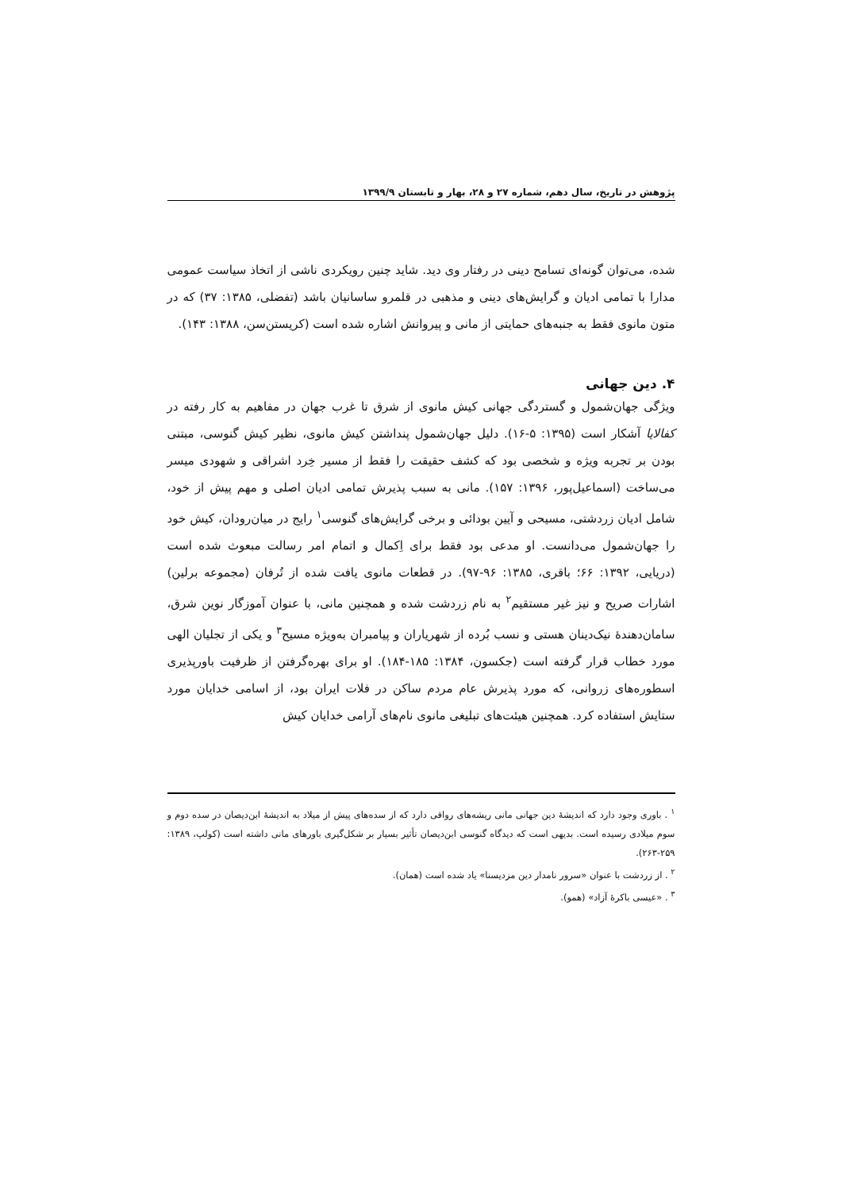پژوهش در تاریخ، سال دهم، شماره ۲۷ و ۲۸، بهار و تابستان ۱۳۹۹/۹
شده، می‌توان گونه‌ای تسامح دینی در رفتار وی دید. شاید چنین رویکردی ناشی از اتخاذ سیاست عمومی مدارا با تمامی ادیان و گرایش‌های دینی و مذهبی در قلمرو ساسانیان باشد (تفضلی، ۱۳۸۵: ۳۷) که در متون مانوی فقط به جنبه‌های حمایتی از مانی و پیروانش اشاره شده است (کریستن‌سن، ۱۳۸۸: ۱۴۳).
۴. دین جهانی
ویژگی جهان‌شمول و گستردگی جهانی کیش مانوی از شرق تا غرب جهان در مفاهیم به کار رفته در کفالایا آشکار است (۱۳۹۵: ۵-۱۶). دلیل جهان‌شمول پنداشتن کیش مانوی، نظیر کیش گنوسی، مبتنی بودن بر تجربه ویژه و شخصی بود که کشف حقیقت را فقط از مسیر خِرد اشراقی و شهودی میسر می‌ساخت (اسماعیل‌پور، ۱۳۹۶: ۱۵۷). مانی به سبب پذیرش تمامی ادیان اصلی و مهم پیش از خود، شامل ادیان زردشتی، مسیحی و آیین بودائی و برخی گرایش‌های گنوسی<sup>۱</sup> رایج در میان‌رودان، کیش خود را جهان‌شمول می‌دانست. او مدعی بود فقط برای اِکمال و اتمام امر رسالت مبعوث شده است (دریایی، ۱۳۹۲: ۶۶؛ باقری، ۱۳۸۵: ۹۶-۹۷). در قطعات مانوی یافت شده از تُرفان (مجموعه برلین) اشارات صریح و نیز غیر مستقیم<sup>۲</sup> به نام زردشت شده و همچنین مانی، با عنوان آموزگار نوین شرق، سامان‌دهندهٔ نیک‌دینان هستی و نسب بُرده از شهریاران و پیامبران به‌ویژه مسیح<sup>۳</sup> و یکی از تجلیان الهی مورد خطاب قرار گرفته است (جکسون، ۱۳۸۴: ۱۸۵-۱۸۴). او برای بهره‌گرفتن از ظرفیت باورپذیری اسطوره‌های زروانی، که مورد پذیرش عام مردم ساکن در فلات ایران بود، از اسامی خدایان مورد ستایش استفاده کرد. همچنین هیئت‌های تبلیغی مانوی نام‌های آرامی خدایان کیش
<sup>۱</sup> . باوری وجود دارد که اندیشهٔ دین جهانی مانی ریشه‌های رواقی دارد که از سده‌های پیش از میلاد به اندیشهٔ ابن‌دیصان در سده دوم و سوم میلادی رسیده است. بدیهی است که دیدگاه گنوسی ابن‌دیصان تأثیر بسیار بر شکل‌گیری باورهای مانی داشته است (کولپ، ۱۳۸۹: ۲۵۹-۲۶۳).
<sup>۲</sup> . از زردشت با عنوان «سرور نامدار دین مزدیسنا» یاد شده است (همان).
<sup>۳</sup> . «عیسی باکرهٔ آزاد» (همو).